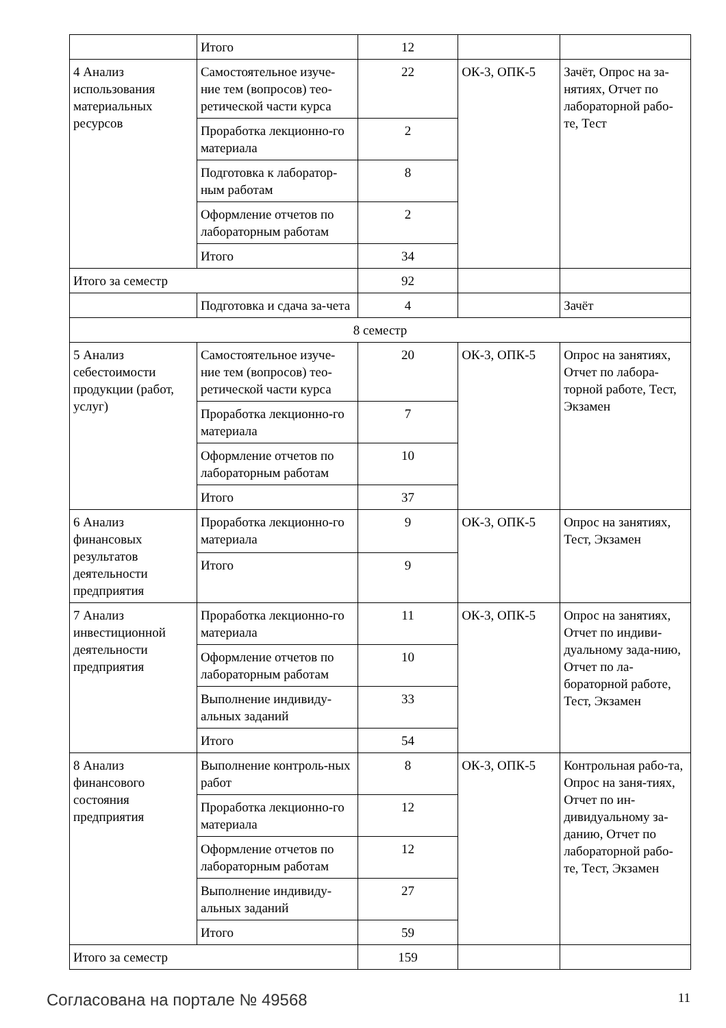| | Итого | 12 | | |
| 4 Анализ использования материальных ресурсов | Самостоятельное изуче-ние тем (вопросов) тео-ретической части курса | 22 | ОК-3, ОПК-5 | Зачёт, Опрос на за-нятиях, Отчет по лабораторной рабо-те, Тест |
| | Проработка лекционно-го материала | 2 | | |
| | Подготовка к лаборатор-ным работам | 8 | | |
| | Оформление отчетов по лабораторным работам | 2 | | |
| | Итого | 34 | | |
| Итого за семестр | | 92 | | |
| | Подготовка и сдача за-чета | 4 | | Зачёт |
| 8 семестр | | | | |
| 5 Анализ себестоимости продукции (работ, услуг) | Самостоятельное изуче-ние тем (вопросов) тео-ретической части курса | 20 | ОК-3, ОПК-5 | Опрос на занятиях, Отчет по лабора-торной работе, Тест, Экзамен |
| | Проработка лекционно-го материала | 7 | | |
| | Оформление отчетов по лабораторным работам | 10 | | |
| | Итого | 37 | | |
| 6 Анализ финансовых результатов деятельности предприятия | Проработка лекционно-го материала | 9 | ОК-3, ОПК-5 | Опрос на занятиях, Тест, Экзамен |
| | Итого | 9 | | |
| 7 Анализ инвестиционной деятельности предприятия | Проработка лекционно-го материала | 11 | ОК-3, ОПК-5 | Опрос на занятиях, Отчет по индиви-дуальному зада-нию, Отчет по ла-бораторной работе, Тест, Экзамен |
| | Оформление отчетов по лабораторным работам | 10 | | |
| | Выполнение индивиду-альных заданий | 33 | | |
| | Итого | 54 | | |
| 8 Анализ финансового состояния предприятия | Выполнение контроль-ных работ | 8 | ОК-3, ОПК-5 | Контрольная рабо-та, Опрос на заня-тиях, Отчет по ин-дивидуальному за-данию, Отчет по лабораторной рабо-те, Тест, Экзамен |
| | Проработка лекционно-го материала | 12 | | |
| | Оформление отчетов по лабораторным работам | 12 | | |
| | Выполнение индивиду-альных заданий | 27 | | |
| | Итого | 59 | | |
| Итого за семестр | | 159 | | |
Согласована на портале № 49568 11